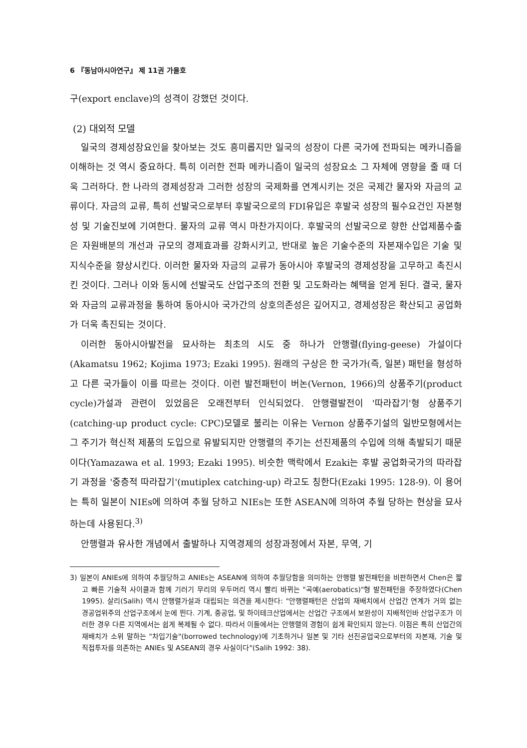6 『동남아시아연구』 제 11권 가을호
구(export enclave)의 성격이 강했던 것이다.
(2) 대외적 모델
일국의 경제성장요인을 찾아보는 것도 흥미롭지만 일국의 성장이 다른 국가에 전파되는 메카니즘을 이해하는 것 역시 중요하다. 특히 이러한 전파 메카니즘이 일국의 성장요소 그 자체에 영향을 줄 때 더욱 그러하다. 한 나라의 경제성장과 그러한 성장의 국제화를 연계시키는 것은 국제간 물자와 자금의 교류이다. 자금의 교류, 특히 선발국으로부터 후발국으로의 FDI유입은 후발국 성장의 필수요건인 자본형성 및 기술진보에 기여한다. 물자의 교류 역시 마찬가지이다. 후발국의 선발국으로 향한 산업제품수출은 자원배분의 개선과 규모의 경제효과를 강화시키고, 반대로 높은 기술수준의 자본재수입은 기술 및 지식수준을 향상시킨다. 이러한 물자와 자금의 교류가 동아시아 후발국의 경제성장을 고무하고 촉진시킨 것이다. 그러나 이와 동시에 선발국도 산업구조의 전환 및 고도화라는 혜택을 얻게 된다. 결국, 물자와 자금의 교류과정을 통하여 동아시아 국가간의 상호의존성은 깊어지고, 경제성장은 확산되고 공업화가 더욱 촉진되는 것이다.
이러한 동아시아발전을 묘사하는 최초의 시도 중 하나가 안행렬(flying-geese) 가설이다 (Akamatsu 1962; Kojima 1973; Ezaki 1995). 원래의 구상은 한 국가가(즉, 일본) 패턴을 형성하고 다른 국가들이 이를 따르는 것이다. 이런 발전패턴이 버논(Vernon, 1966)의 상품주기(product cycle)가설과 관련이 있었음은 오래전부터 인식되었다. 안행렬발전이 '따라잡기'형 상품주기 (catching-up product cycle: CPC)모델로 불리는 이유는 Vernon 상품주기설의 일반모형에서는 그 주기가 혁신적 제품의 도입으로 유발되지만 안행렬의 주기는 선진제품의 수입에 의해 촉발되기 때문이다(Yamazawa et al. 1993; Ezaki 1995). 비슷한 맥락에서 Ezaki는 후발 공업화국가의 따라잡기 과정을 '중층적 따라잡기'(mutiplex catching-up) 라고도 칭한다(Ezaki 1995: 128-9). 이 용어는 특히 일본이 NIEs에 의하여 추월 당하고 NIEs는 또한 ASEAN에 의하여 추월 당하는 현상을 묘사하는데 사용된다.<sup>3)</sup>
안행렬과 유사한 개념에서 출발하나 지역경제의 성장과정에서 자본, 무역, 기
3) 일본이 ANIEs에 의하여 추월당하고 ANIEs는 ASEAN에 의하여 추월당함을 의미하는 안행렬 발전패턴을 비판하면서 Chen은 짧고 빠른 기술적 사이클과 함께 기러기 무리의 우두머리 역시 빨리 바뀌는 "곡예(aerobatics)"형 발전패턴을 주장하였다(Chen 1995). 살리(Salih) 역시 안행렬가설과 대립되는 의견을 제시한다: "안행렬패턴은 산업의 재배치에서 산업간 연계가 거의 없는 경공업위주의 산업구조에서 눈에 띈다. 기계, 중공업, 및 하이테크산업에서는 산업간 구조에서 보완성이 지배적인바 산업구조가 이러한 경우 다른 지역에서는 쉽게 복제될 수 없다. 따라서 이들에서는 안행렬의 경험이 쉽게 확인되지 않는다. 이점은 특히 산업간의 재배치가 소위 말하는 "차입기술"(borrowed technology)에 기초하거나 일본 및 기타 선진공업국으로부터의 자본재, 기술 및 직접투자를 의존하는 ANIEs 및 ASEAN의 경우 사실이다"(Salih 1992: 38).